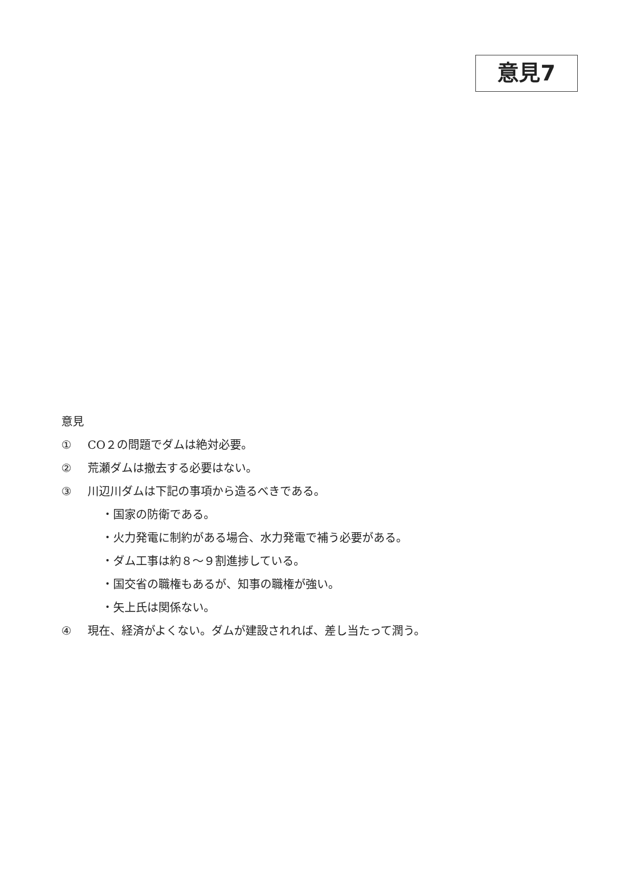意見7
意見
① CO２の問題でダムは絶対必要。
② 荒瀬ダムは撤去する必要はない。
③ 川辺川ダムは下記の事項から造るべきである。
・国家の防衛である。
・火力発電に制約がある場合、水力発電で補う必要がある。
・ダム工事は約８～９割進捗している。
・国交省の職権もあるが、知事の職権が強い。
・矢上氏は関係ない。
④ 現在、経済がよくない。ダムが建設されれば、差し当たって潤う。